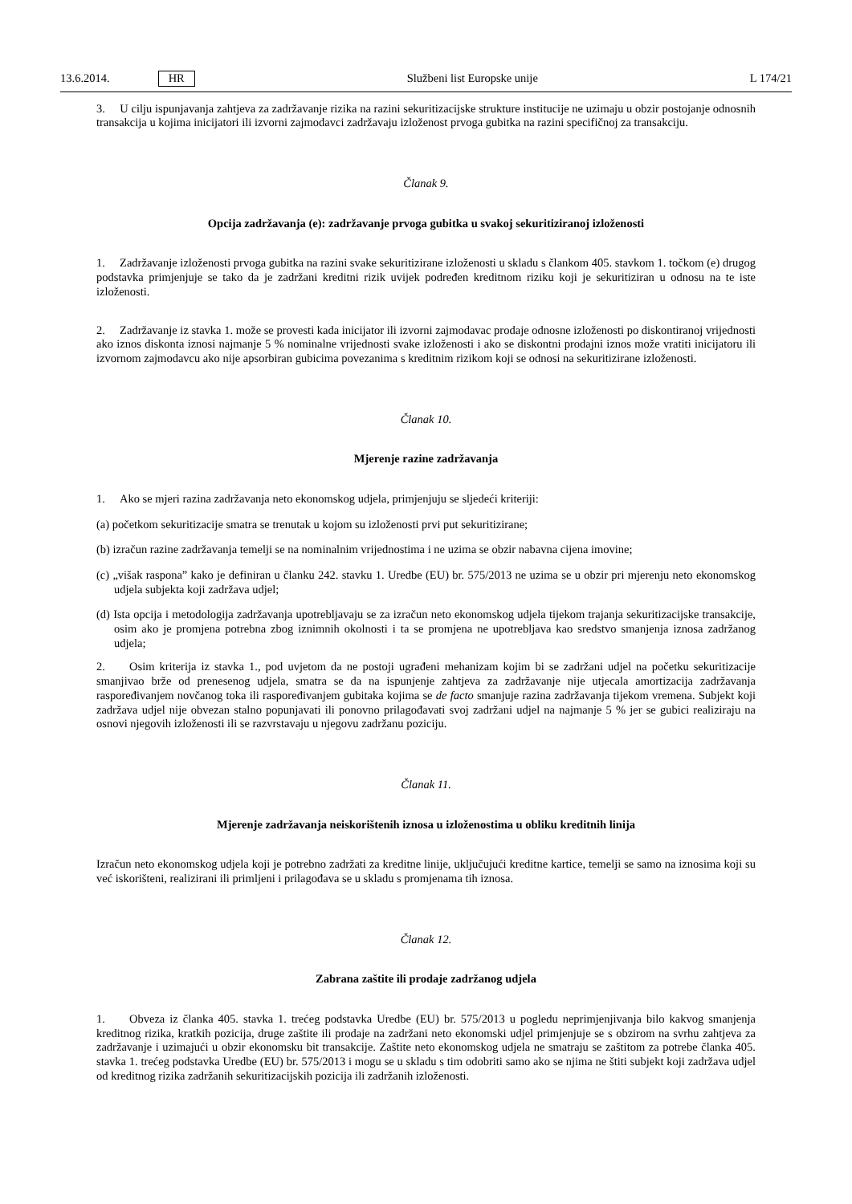13.6.2014. HR Službeni list Europske unije L 174/21
3. U cilju ispunjavanja zahtjeva za zadržavanje rizika na razini sekuritizacijske strukture institucije ne uzimaju u obzir postojanje odnosnih transakcija u kojima inicijatori ili izvorni zajmodavci zadržavaju izloženost prvoga gubitka na razini specifičnoj za transakciju.
Članak 9.
Opcija zadržavanja (e): zadržavanje prvoga gubitka u svakoj sekuritiziranoj izloženosti
1. Zadržavanje izloženosti prvoga gubitka na razini svake sekuritizirane izloženosti u skladu s člankom 405. stavkom 1. točkom (e) drugog podstavka primjenjuje se tako da je zadržani kreditni rizik uvijek podređen kreditnom riziku koji je sekuritiziran u odnosu na te iste izloženosti.
2. Zadržavanje iz stavka 1. može se provesti kada inicijator ili izvorni zajmodavac prodaje odnosne izloženosti po diskontiranoj vrijednosti ako iznos diskonta iznosi najmanje 5 % nominalne vrijednosti svake izloženosti i ako se diskontni prodajni iznos može vratiti inicijatoru ili izvornom zajmodavcu ako nije apsorbiran gubicima povezanima s kreditnim rizikom koji se odnosi na sekuritizirane izloženosti.
Članak 10.
Mjerenje razine zadržavanja
1. Ako se mjeri razina zadržavanja neto ekonomskog udjela, primjenjuju se sljedeći kriteriji:
(a) početkom sekuritizacije smatra se trenutak u kojom su izloženosti prvi put sekuritizirane;
(b) izračun razine zadržavanja temelji se na nominalnim vrijednostima i ne uzima se obzir nabavna cijena imovine;
(c) „višak raspona” kako je definiran u članku 242. stavku 1. Uredbe (EU) br. 575/2013 ne uzima se u obzir pri mjerenju neto ekonomskog udjela subjekta koji zadržava udjel;
(d) Ista opcija i metodologija zadržavanja upotrebljavaju se za izračun neto ekonomskog udjela tijekom trajanja sekuritizacijske transakcije, osim ako je promjena potrebna zbog iznimnih okolnosti i ta se promjena ne upotrebljava kao sredstvo smanjenja iznosa zadržanog udjela;
2. Osim kriterija iz stavka 1., pod uvjetom da ne postoji ugrađeni mehanizam kojim bi se zadržani udjel na početku sekuritizacije smanjivao brže od prenesenog udjela, smatra se da na ispunjenje zahtjeva za zadržavanje nije utjecala amortizacija zadržavanja raspoređivanjem novčanog toka ili raspoređivanjem gubitaka kojima se de facto smanjuje razina zadržavanja tijekom vremena. Subjekt koji zadržava udjel nije obvezan stalno popunjavati ili ponovno prilagođavati svoj zadržani udjel na najmanje 5 % jer se gubici realiziraju na osnovi njegovih izloženosti ili se razvrstavaju u njegovu zadržanu poziciju.
Članak 11.
Mjerenje zadržavanja neiskorištenih iznosa u izloženostima u obliku kreditnih linija
Izračun neto ekonomskog udjela koji je potrebno zadržati za kreditne linije, uključujući kreditne kartice, temelji se samo na iznosima koji su već iskorišteni, realizirani ili primljeni i prilagođava se u skladu s promjenama tih iznosa.
Članak 12.
Zabrana zaštite ili prodaje zadržanog udjela
1. Obveza iz članka 405. stavka 1. trećeg podstavka Uredbe (EU) br. 575/2013 u pogledu neprimjenjivanja bilo kakvog smanjenja kreditnog rizika, kratkih pozicija, druge zaštite ili prodaje na zadržani neto ekonomski udjel primjenjuje se s obzirom na svrhu zahtjeva za zadržavanje i uzimajući u obzir ekonomsku bit transakcije. Zaštite neto ekonomskog udjela ne smatraju se zaštitom za potrebe članka 405. stavka 1. trećeg podstavka Uredbe (EU) br. 575/2013 i mogu se u skladu s tim odobriti samo ako se njima ne štiti subjekt koji zadržava udjel od kreditnog rizika zadržanih sekuritizacijskih pozicija ili zadržanih izloženosti.